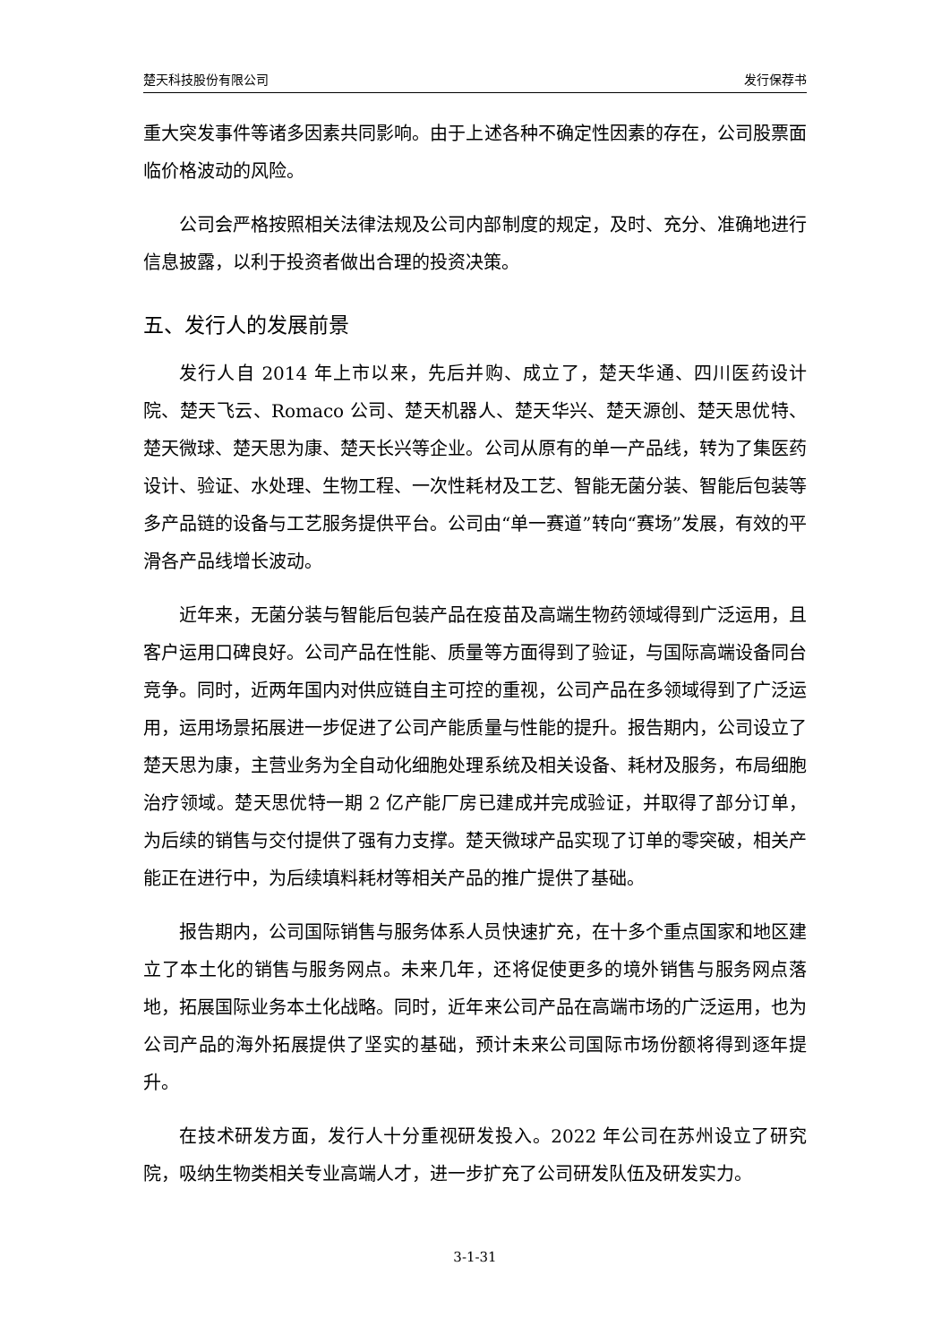楚天科技股份有限公司 发行保荐书
重大突发事件等诸多因素共同影响。由于上述各种不确定性因素的存在，公司股票面临价格波动的风险。
公司会严格按照相关法律法规及公司内部制度的规定，及时、充分、准确地进行信息披露，以利于投资者做出合理的投资决策。
五、发行人的发展前景
发行人自 2014 年上市以来，先后并购、成立了，楚天华通、四川医药设计院、楚天飞云、Romaco 公司、楚天机器人、楚天华兴、楚天源创、楚天思优特、楚天微球、楚天思为康、楚天长兴等企业。公司从原有的单一产品线，转为了集医药设计、验证、水处理、生物工程、一次性耗材及工艺、智能无菌分装、智能后包装等多产品链的设备与工艺服务提供平台。公司由“单一赛道”转向“赛场”发展，有效的平滑各产品线增长波动。
近年来，无菌分装与智能后包装产品在疫苗及高端生物药领域得到广泛运用，且客户运用口碑良好。公司产品在性能、质量等方面得到了验证，与国际高端设备同台竞争。同时，近两年国内对供应链自主可控的重视，公司产品在多领域得到了广泛运用，运用场景拓展进一步促进了公司产能质量与性能的提升。报告期内，公司设立了楚天思为康，主营业务为全自动化细胞处理系统及相关设备、耗材及服务，布局细胞治疗领域。楚天思优特一期 2 亿产能厂房已建成并完成验证，并取得了部分订单，为后续的销售与交付提供了强有力支撑。楚天微球产品实现了订单的零突破，相关产能正在进行中，为后续填料耗材等相关产品的推广提供了基础。
报告期内，公司国际销售与服务体系人员快速扩充，在十多个重点国家和地区建立了本土化的销售与服务网点。未来几年，还将促使更多的境外销售与服务网点落地，拓展国际业务本土化战略。同时，近年来公司产品在高端市场的广泛运用，也为公司产品的海外拓展提供了坚实的基础，预计未来公司国际市场份额将得到逐年提升。
在技术研发方面，发行人十分重视研发投入。2022 年公司在苏州设立了研究院，吸纳生物类相关专业高端人才，进一步扩充了公司研发队伍及研发实力。
3-1-31